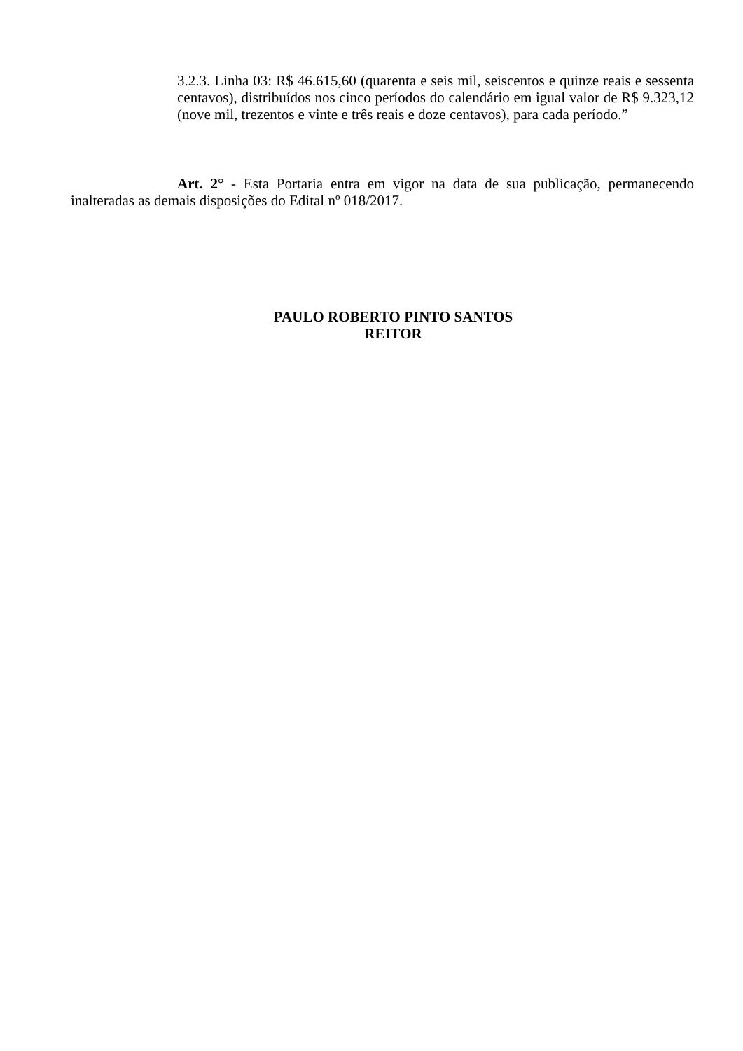3.2.3. Linha 03: R$ 46.615,60 (quarenta e seis mil, seiscentos e quinze reais e sessenta centavos), distribuídos nos cinco períodos do calendário em igual valor de R$ 9.323,12 (nove mil, trezentos e vinte e três reais e doze centavos), para cada período.”
Art. 2° - Esta Portaria entra em vigor na data de sua publicação, permanecendo inalteradas as demais disposições do Edital nº 018/2017.
PAULO ROBERTO PINTO SANTOS
REITOR